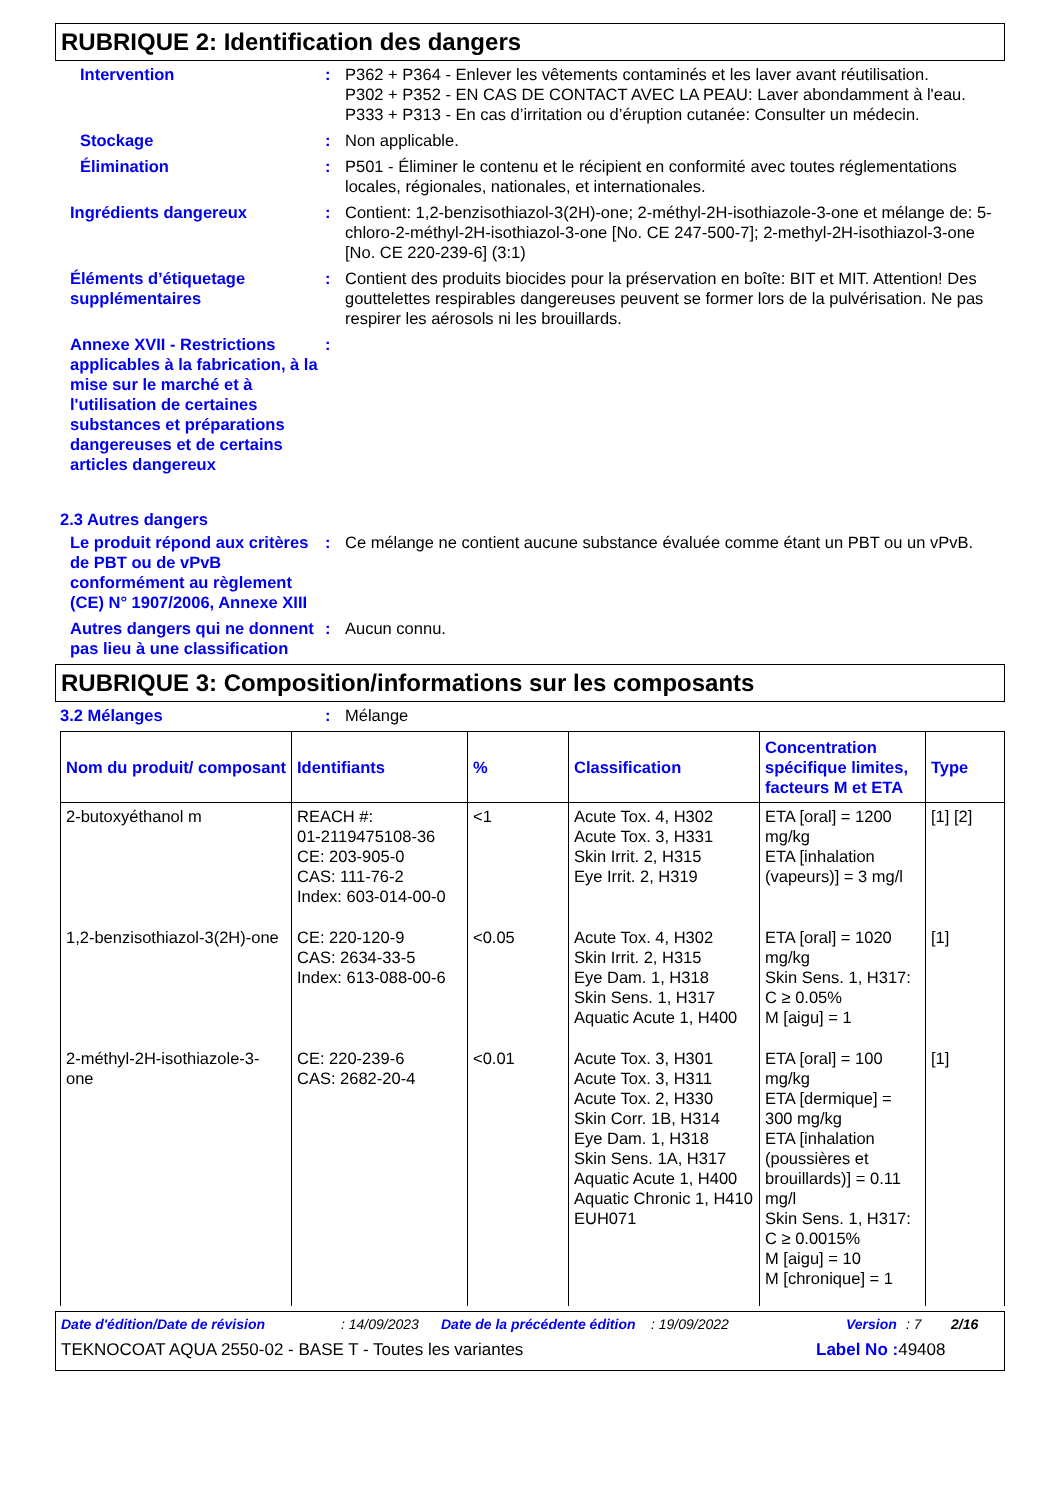RUBRIQUE 2: Identification des dangers
Intervention : P362 + P364 - Enlever les vêtements contaminés et les laver avant réutilisation.
P302 + P352 - EN CAS DE CONTACT AVEC LA PEAU: Laver abondamment à l'eau.
P333 + P313 - En cas d’irritation ou d’éruption cutanée: Consulter un médecin.
Stockage : Non applicable.
Élimination : P501 - Éliminer le contenu et le récipient en conformité avec toutes réglementations locales, régionales, nationales, et internationales.
Ingrédients dangereux : Contient: 1,2-benzisothiazol-3(2H)-one; 2-méthyl-2H-isothiazole-3-one et mélange de: 5-chloro-2-méthyl-2H-isothiazol-3-one [No. CE 247-500-7]; 2-methyl-2H-isothiazol-3-one [No. CE 220-239-6] (3:1)
Éléments d’étiquetage supplémentaires
: Contient des produits biocides pour la préservation en boîte: BIT et MIT. Attention! Des gouttelettes respirables dangereuses peuvent se former lors de la pulvérisation. Ne pas respirer les aérosols ni les brouillards.
Annexe XVII - Restrictions applicables à la fabrication, à la mise sur le marché et à l'utilisation de certaines substances et préparations dangereuses et de certains articles dangereux
:
2.3 Autres dangers
Le produit répond aux critères de PBT ou de vPvB conformément au règlement (CE) N° 1907/2006, Annexe XIII
: Ce mélange ne contient aucune substance évaluée comme étant un PBT ou un vPvB.
Autres dangers qui ne donnent pas lieu à une classification
: Aucun connu.
RUBRIQUE 3: Composition/informations sur les composants
3.2 Mélanges : Mélange
| Nom du produit/ composant | Identifiants | % | Classification | Concentration spécifique limites, facteurs M et ETA | Type |
| --- | --- | --- | --- | --- | --- |
| 2-butoxyéthanol m | REACH #: 01-2119475108-36 CE: 203-905-0 CAS: 111-76-2 Index: 603-014-00-0 | <1 | Acute Tox. 4, H302 Acute Tox. 3, H331 Skin Irrit. 2, H315 Eye Irrit. 2, H319 | ETA [oral] = 1200 mg/kg ETA [inhalation (vapeurs)] = 3 mg/l | [1] [2] |
| 1,2-benzisothiazol-3(2H)-one | CE: 220-120-9 CAS: 2634-33-5 Index: 613-088-00-6 | <0.05 | Acute Tox. 4, H302 Skin Irrit. 2, H315 Eye Dam. 1, H318 Skin Sens. 1, H317 Aquatic Acute 1, H400 | ETA [oral] = 1020 mg/kg Skin Sens. 1, H317: C ≥ 0.05% M [aigu] = 1 | [1] |
| 2-méthyl-2H-isothiazole-3-one | CE: 220-239-6 CAS: 2682-20-4 | <0.01 | Acute Tox. 3, H301 Acute Tox. 3, H311 Acute Tox. 2, H330 Skin Corr. 1B, H314 Eye Dam. 1, H318 Skin Sens. 1A, H317 Aquatic Acute 1, H400 Aquatic Chronic 1, H410 EUH071 | ETA [oral] = 100 mg/kg ETA [dermique] = 300 mg/kg ETA [inhalation (poussières et brouillards)] = 0.11 mg/l Skin Sens. 1, H317: C ≥ 0.0015% M [aigu] = 10 M [chronique] = 1 | [1] |
Date d'édition/Date de révision: 14/09/2023 Date de la précédente édition: 19/09/2022 Version: 7 2/16
TEKNOCOAT AQUA 2550-02 - BASE T - Toutes les variantes Label No : 49408